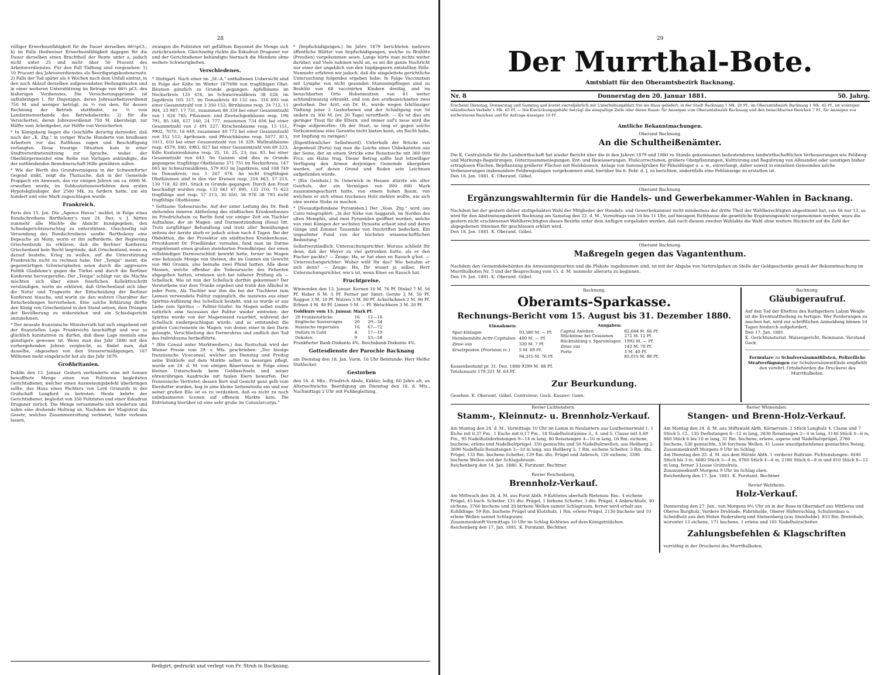28
völliger Erwerbsunfähigkeit für die Dauer derselben 66⅔pCt.; b) im Falle theilweiser Erwerbsunfähigkeit dagegen für die Dauer derselben einen Bruchtheil der Rente unter a, jedoch nicht unter 25 und nicht über 50 Procent des Arbeitsverdienstes. Für den Fall Tödtung sind vorgesehen: 1) 10 Procent des Jahresverdienstes als Beerdigungskostenersatz. 2) Falls der Tod später als 4 Wochen nach dem Unfall eintrat, in den nach Ablauf derselben aufgewendeten Heilungskosten und in einer weiteren Unterstützung im Betrage von 66⅔ pCt. des bisherigen Verdienstes. Die Versicherungsprämie ist aufzubringen 1. für Diejenigen, deren Jahresarbeitsverdienst 750 M. und weniger beträgt, zu ⅔ von dem, für dessen Rechnung der Betrieb stattfindet, zu ⅓ vom Landarmenverbande des Betriebsbezirks; 2) für die Versicherten, deren Jahresverdienst 750 M. übersteigt, zur Hälfte vom Arbeitgeber, zur Hälfte von Versicherten.
* In Königsberg liegen die Geschäfte derartig darnieder, daß nach der „K. Ztg.“ in voriger Woche Hunderte von brodlosen Arbeitern vor das Rathhaus zogen und Beschäftigung verlangten. Diese traurige Situation kam in einer Stadtverordnetensitzung zur Sprache, wobei der Oberbürgermeister eine Reihe von Vorlagen ankündigte, die der nothleidenden Bewohnerschaft Hilfe gewähren sollen.
* Wie der Werth des Grundvermögens in der Schweinfurter Gegend sinkt, zeigt die Thatsache, daß in der Gemeinde Prappach ein Anwesen, das vor einigen Jahren um ca. 6000 M. erworben wurde, im Subhastationsverfahren dem ersten Hypotekgläubiger, der 2500 Mk. zu fordern hatte, um ein hundert und eine Mark zugeschlagen wurde.
Frankreich.
Paris den 15. Jan. Die „Agence Havas“ meldet, in Folge eines Rundschreibens Barthelemy's vom 24. Dez. v. J. hätten nunmehr alle Mächte die Absicht kundgegeben, den Schiedsgerichtsvorschlag zu unterstützen. Gleichzeitig mit Versendung des Rundschreibens sandte Barthelemy eine Depesche an Mony, worin er ihn aufforderte, der Regierung Griechenlands zu erklären, daß die Berliner Konferenz Griechenland kein Recht begründe, daß Griechenland, wenn es darauf bestehe, Krieg zu wollen, auf die Unterstützung Frankreichs nicht zu rechnen habe. Der „Temps“ meint, die gegenwärtigen Schwierigkeiten seien durch die aggressive Politik Gladstone's gegen die Türkei und durch die Berliner Konferenz hervorgerufen. Der „Temps“ schlägt vor, die Mächte möchten sich über einen feierlichen Kollektivschritt verständigen, worin sie erklären, daß Griechenland sich über die Natur und Tragweite der Entscheidung der Berliner Konferenz täusche, und worin sie den wahren Charakter der Entscheidungen hervorheben. Eine solche Erklärung dürfte den König von Griechenland in den Stand setzen, dem Drängen der Bevölkerung zu widerstehen und ein Schiedsgericht anzunehmen.
* Der neueste französische Ministerrath hat sich eingehend mit der finanziellen Lage Frankreichs beschäftigt und war so glücklich konstatiren zu dürfen, daß diese Lage niemals eine günstigere gewesen ist. Wenn man das Jahr 1880 mit den vorhergehenden Jahren vergleicht, so findet man, daß dasselbe, abgesehen von den Steuerermäßigungen, 107 Millionen mehr eingebracht hat als das Jahr 1879.
Großbritanien.
Dublin den 13. Januar. Gestern verhinderte eine mit Sensen bewaffnete Menge einen von Polizisten begleiteten Gerichtsdiener, welcher einen Ausweisungsbefehl überbringen sollte, das Haus eines Pächters von Lord Granards in der Grafschaft Longford zu betreten. Heute kehrte der Gerichtsdiener, begleitet von 350 Polizisten und einer Eskadron Dragoner zurück. Die Menge versammelte sich wiederum und nahm eine drohende Haltung an. Nachdem der Magistrat das Gesetz, welches Zusammenrottung verbietet, hatte verlesen lassen,
zwangen die Polizisten mit gefälltem Bayonnet die Menge sich zurückzuziehen. Gleichzeitig rückte die Eskadron Dragoner vor und der Gerichtsdiener behändigte hiernach die Mandate ohne weitere Schwierigkeiten.
Verschiedenes.
* Stuttgart. Nach einer im „St.-A.“ enthaltenen Uebersicht sind in Folge der Kälte im Winter 1879/80 von tragfähigen Obst-Bäumen gänzlich zu Grunde gegangen: Apfelbäume im Neckarkreis 125 416, im Schwarzwaldkreis 38 028, im Jagstkreis 105 317, im Donaukreis 48 132 zus. 316 893 von einer Gesammtzahl von 3 350 152; Birnbäume resp. 24 712, 11 904, 33 987, 17 731, zusammen 88 334 bei einer Gesammtzahl von 1 626 785; Pflaumen- und Zwetschgenbäume resp. 196 791, 85 548, 427 540, 24 777, zusammen 734 656 bei einer Gesammtzahl von 2 491 227; Kirschenbäume resp. 15 151, 9902, 7070, 16 649, zusammen 48 772 bei einer Gesammtzahl von 352 512; Aprikosen- und Pfirsichbäume resp. 5077, 813, 1011, 610 bei einer Gesammtzahl von 16 329; Wallnußbäume resp. 4579, 840, 4983, 827 bei einer Gesammtzahl von 69 223; Edle Kastanienbäume resp. 25, 10, 25, 23; zus. 83, bei einer Gesammtzahl von 643. Im Ganzen sind dies zu Grunde gegangene tragfähige Obstbäume 371 751 im Neckarkreis, 147 045 im Schwarzwaldkreis, 579 933 im Jagstkreis, und 108 749 im Donaukreis, zus. 1 207 478. An nicht tragfähigen Obstbäumen sind in den vier Kreisen resp. 216 463, 57 215, 130 718, 82 091, Stück zu Grunde gegangen. Durch den Frost beschädigt wurden resp. 133 661 67 895, 133 210, 71 622 tragfähige und resp. 57 213, 30 050, 58 976 38 793 nicht tragfähige Obstbäume.
* Seltsame Todesursache. Auf der unter Leitung des Dr. Rieß stehenden inneren Abtheilung des städtischen Krankenhauses im Friedrichshain zu Berlin fand vor einiger Zeit ein Tischler Aufnahme, der an Magen- und Darmentzündung (Ileus) litt. Trotz sorgfältiger Behandlung und trotz aller Bemühungen seitens der Aerzte starb er jedoch schon nach 8 Tagen. Bei der Obduktion, die der Prosektor am städtischen Krankenhause, Privatdozent Dr. Friedländer, vornahm, fand man im Darme eingeklemmt einen großen steinharten Fremdkörper, der einen vollständigen Darmverschluß bewirkt hatte, ferner im Magen eine kolossale Menge von Steinen, die im Ganzen ein Gewicht von 960 Gramm, also beinahe zwei Pfund hatten. Alle diese Massen, welche offenbar die Todesursache des Patienten abgegeben hatten, erwiesen sich bei näherer Prüfung als — Schellack. Wie ist nun der Schellack dorthin gekommen? Der Verstorbene war dem Trunke ergeben und trank den Alkohol in jeder Form. Als Tischler war ihm die bei der Tischlerei zum Leimen verwendete Politur zugänglich, die meistens aus einer Spiritus-Auflösung des Schellack besteht, und so wurde er aus Liebe zum Spiritus — Politur-Säufer. Im Magen selbst mußte natürlich eine Secession der Politur wieder eintreten: der Spiritus wurde von der Magenwand resorbirt, während der Schellack niedergeschlagen wurde, und so entstanden die großen Concremente im Magen, von denen einer in den Darm gelangte, Verschließung des Darmrohres und endlich den Tod des Individuums herbeiführte.
* (Ein Consul unter Marktweibern.) Aus Rustschuk wird der Wiener Presse vom 29. v. Mts. geschrieben: „Der hiesige französische Viceconsul, welcher am Dienstag und Freitag seine Einkäufe auf dem Markte selbst zu besorgen pflegt, wurde am 24. d. M. von einigen Bäuerinnen in Folge eines kleinen Unterschieds beim Geldwechseln und seiner ehrenrührigen Ausdrücke mit faulen Eiern beworfen. Der französische Vertreter, dessen Bart und Gesicht ganz gelb vom Eierdotter wurden, bog in eine kleine Seitenstraße ein und nur seiner großen Eile ist es zu verdanken, daß es nicht zu noch unliebsameren Scenen auf offenem Markte kam. Die Entrüstung hierüber ist eine sehr große im Consularcorps.“
* (Impfschädigungen.) Im Jahre 1879 berichteten mehrere öffentliche Blätter von Impfschädigungen, welche zu Brahlitz (Preußen) vorgekommen seien. Lange hörte man nichts weiter darüber, und Viele nahmen wohl an, es sei die ganze Nachricht nur einer der angeblich von den Impfgegnern entstellten Fälle. Nunmehr erfahren wir jedoch, daß die eingeleitete gerichtliche Untersuchung folgendes ergeben habe: In Folge Vaccination mit Lymphe von nicht gesunden Stammimpflingen sind zu Brahlitz von 68 vaccinirten Kindern dreißig, und im benachbarten Orte Hohenmutzen von 61 weiter achtundzwanzig erkrankt, und von den erstbezeichneten zwei gestorben. Der Arzt, ein Dr. H., wurde wegen fahrlässiger Tödtung jener 2 Gestorbenen und der Schädigung von 56 andern zu 300 M. (ev. 20 Tage) verurtheilt. — Es ist dies ein geringer Trost für die Eltern, und immer auf's neue wird die Frage aufgeworfen: Ob der Staat, so lang er gegen solche Vorkommnisse eine Garantie nicht bieten kann, ein Recht habe, zur Impfung zu zwingen?
(Eigenthümlicher Selbstmord). Unterhalb der Brücke von Argenteuil (Paris) zog man die Leiche eines Unbekannten aus der Seine, der an einem Stricke eine Reisetasche mit 360 000 Frcs. am Halse trug. Dieser Betrag sollte laut letzwilliger Verfügung den Armen derjenigen Gemeinde übergeben werden, auf deren Grund und Boden sein Leichnam aufgefunden würde.
* (Ein Geizhals.) In Osterwick in Hessen stürzte ein alter Geizhals, der ein Vermögen von 800 000 Mark zusammengescharrt hatte, von einem hohen Baum, von welchem er sich etwas trockenes Holz stehlen wollte, um sich eine warme Stube zu machen.
* [Neuaufgefundene Pyramiden.] Der „Voss. Ztg.“ wird aus Cairo telegraphirt: „In der Nähe von Saggarah, im Norden des alten Memphis, sind zwei Pyramiden geöffnet worden, welche von zwei Königen der sechsten Dynastie erbaut sind und deren Gänge und Zimmer Tausende von Inschriften bedecken. Ein ungeahnter Fund von der höchsten wissenschaftlichen Bedeutung.“
Selbstverständlich. Untersuchungsrichter: Woraus schließt Ihr denn, daß der Meyer zu viel getrunken hatte, als er den Fischer packte? — Zeuge: Ha, er hat eben en Rausch g'hat. — Untersuchungsrichter: Woher wißt Ihr das? Wie benahm er sich denn? — Zeuge: Ha, Ihr wisset ja selber, Herr Untersuchungsrichter, wie's ist, wenn Einer en Rausch hat.
Fruchtpreise.
Winnenden den 13. Januar. Kernen 10 M. 76 Pf. Dinkel 7 M. 56 Pf. Haber 6 M. 5 Pf. Ferner per Simri: Gerste 2 M. 50 Pf. Roggen 3 M. 10 Pf. Waizen 3 M. 80 Pf. Ackerbohnen 2 M. 90 Pf. Erbsen 4 M. 40 Pf. Linsen 5 M. — Pf. Welschkorn 3 M. 20 Pf.
| Goldkurs vom 15. Januar. | Mark | Pf. |
| --- | --- | --- |
| 20 Frankenstücke | 16 | 12—16 |
| Englische Souvereigns | 20 | 29—34 |
| Russische Imperiales | 16 | 67—72 |
| Dollars in Gold | 4 | 17—19 |
| Dukaten | 9 | 53—58 |
Frankfurter Bank-Diskonto 4%. Reichsbank-Diskonto 4%.
Gottesdienste der Parochie Backnang
am Dienstag den 18. Jan. Vorm. 10 Uhr Betstunde: Herr Helfer Stahlecker.
Gestorben
den 16. d. Mts.: Friedrich Abele, Kübler, ledig, 80 Jahre alt, an Altersschwäche. Beerdigung am Dienstag den 18. d. Mts., Nachmittags 2 Uhr mit Fußbegleitung.
Redigirt, gedruckt und verlegt von Fr. Stroh in Backnang.
29
Der Murrthal-Bote.
Amtsblatt für den Oberamtsbezirk Backnang.
Nr. 8 Donnerstag den 20. Januar 1881. 50. Jahrg.
Erscheint Dienstag, Donnerstag und Samstag und kostet vierteljährlich mit Unterhaltungsblatt frei ins Haus geliefert: in der Stadt Backnang 1 Mk. 20 Pf., im Oberamtsbezirk Backnang 1 Mk. 45 Pf., im sonstigen inländischen Verkehr 1 Mk. 65 Pf. — Die Einrückungsgebühr beträgt die einspaltige Zeile oder deren Raum: für Anzeigen vom Oberamtsbezirk Backnang und den benachbarten Bezirken 7 Pf., für Anzeigen von entfernteren Bezirken und für Anfrage-Anzeigen 10 Pf.
Amtliche Bekanntmachungen.
Oberamt Backnang.
An die Schultheißenämter.
Die K. Centralstelle für die Landwirthschaft hat wieder Bericht über die in den Jahren 1879 und 1880 zu Stande gekommenen bedeutenderen landwirthschaftlichen Verbesserungen wie Feldweg- und Markungs-Regulirungen, Güterzusammenlegungen, Ent- und Bewässerungen, Flußcorrectionen, größere Obstpflanzungen, Kultivirung und Regulirung von Allmanden oder sonstigen bisher ertraglosen Flächen, Bepflanzung größerer Flächen mit Holzbäumen, Anlage von Sammelgruben für Fäkaldünger u. s. w., einverlangt, daher soweit in einzelnen Gemeinden solche Verbesserungen insbesondere Feldweganlagen vorgekommen sind, hierüber bis 6. Febr. d. J. zu berichten, andernfalls eine Fehlanzeige zu erstatten ist.
Den 18. Jan. 1881. K. Oberamt. Göbel.
Oberamt Backnang.
Ergänzungswahltermin für die Handels- und Gewerbekammer-Wahlen in Backnang.
Nachdem bei der gestern dahier stattgehabten Wahl der Mitglieder der Handels- und Gewerbekammer nicht mindestens der dritte Theil der Wahlberechtigten abgestimmt hat, von 46 nur 13, so wird für den Abstimmungsbezirk Backnang am Samstag den 22. d. M., Vormittags von 10 bis 11 Uhr, auf hiesigem Rathhause die gesetzliche Ergänzungswahl vorgenommen werden, wozu die gestern nicht erschienenen Wahlberechtigten dieses Bezirks unter dem Anfügen vorgeladen werden, daß nach diesem zweiten Wahlakte die Wahl ohne weitere Rücksicht auf die Zahl der abgegebenen Stimmen für geschlossen erklärt wird.
Den 18. Jan. 1881. K. Oberamt. Göbel.
Oberamt Backnang.
Maßregeln gegen das Vagantenthum.
Nachdem den Gemeindebehörden die Anweisungsmarken und die Plakate zugekommen sind, ist mit der Abgabe von Naturalgaben an Stelle der Geldgeschenke gemäß der Bekanntmachung im Murrthalboten Nr. 5 und der Besprechung vom 15. d. M. nunmehr allerorts zu beginnen.
Den 19. Jan. 1881. K. Oberamt. Göbel.
Backnang.
Oberamts-Sparkasse.
Rechnungs-Bericht vom 15. August bis 31. Dezember 1880.
| Einnahmen: | |
| --- | --- |
| Spar-Einlagen | 93,580 M. — Pf. |
| Heimbezahlte Activ-Capitalien | 400 M. — Pf. |
| Zinse aus | 330 M. 7 Pf. |
| Ersatzposten (Provision rc.) | 5 M. 69 Pf. |
| | 94,315 M. 76 Pf. |
| Ausgaben: | |
| --- | --- |
| Capital Anlehen | 82,604 M. 66 Pf. |
| Stückzinse bei Cessionen | 272 M. 12 Pf. |
| Rückzahlung v. Spareinlagen | 1992 M. — Pf. |
| Zinse aus | 143 M. 70 Pf. |
| Porto | 3 M. 40 Pf. |
| | 85,015 M. 88 Pf. |
Kassenbestand pr. 31. Dez. 1880 9299 M. 88 Pf.
Totalumsatz 179,331 M. 64 Pf.
Zur Beurkundung.
Gesehen. K. Oberamt. Göbel. Controleur: Gock. Kassier: Gann.
Backnang.
Gläubigeraufruf.
Auf den Tod der Ehefrau des Rothgerbers Laban Weigle ist die Eventualtheilung zu fertigen. Wer Forderungen zu machen hat, wird zur schriftlichen Anmeldung binnen 10 Tagen hiedurch aufgefordert,
Den 17. Jan. 1881.
K. Gerichtsnotariat. Waisengericht. Reinmann. Vorstand Gock.
Formulare zu Schulversäumnißlisten, Polizeiliche Strafverfügungen zur Schulversäumnißliste empfiehlt den verehrl. Ortsbehörden die Druckerei des Murrthalboten.
Revier Lichtenstern.
Stamm-, Kleinnutz- u. Brennholz-Verkauf.
Am Montag den 24. d. M., Vormittags 10 Uhr im Lamm in Neulautern aus Lustheimerwald 1: 1 Eiche mit 0,37 Fm., 1 Esche mit 0,17 Fm., 18 Nadelholzstämme 3., 4. und 5. Classe mit 4,69 Fm., 95 Nadelholzderbstangen 9—14 m lang, 80 Reisstangen 4—10 m lang, 16 Rm. eichene, buchene, erlene und Nadelholzprügel, 350 gemischte und 50 Nadelholzwellen, aus Heßberg 2: 3690 Nadelholz-Reisstangen 3—10 m lang; aus Heßberg 5: 1 Rm. eichene Scheiter, 3 Rm. dto. Prügel, 133 Rm. buchene Scheiter, 129 Rm. dto. Prügel und Anbruch, 120 eichene, 3390 buchene Wellen und der Schlagabraum.
Reichenberg den 14. Jan. 1880. K. Forstamt. Bechtner.
Revier Reichenberg.
Brennholz-Verkauf.
Am Mittwoch den 26. d. M. aus Forst Abth. 9 Kohlwies oberhalb Rietenau: Rm.: 4 eichene Prügel, 45 buch. Scheiter, 131 dto. Prügel, 1 birkene Scheiter, 3 dto. Prügel, 4 Anbruchholz, 40 eichene, 3760 buchene und 20 birkene Wellen sammt Schlagraum; ferner wird erholt aus Kohlklinge: 59 Rm. buchene Prügel und Klotzholz, 1 Rm. erlene Prügel, 2130 buchene und 10 erlene Wellen sammt Schlagraum.
Zusammenkunft Vormittags 10 Uhr im Schlag Kohlwies auf dem Königsträßchen.
Reichenberg den 17. Jan. 1881. K. Forstamt. Bechtner.
Revier Winnenden.
Stangen- und Brenn-Holz-Verkauf.
Am Montag den 24. d. M. aus Stiftswald Abth. Körnerrain: 2 Stück Langholz 4. Classe und 7 Stück 5. Cl., 135 Derbstangen 8—12 m lang, 2630 Reisstangen 2—4 m lang, 1140 Stück 4—6 m, 860 Stück 6 bis 10 m lang, 31 Rm. buchene, erlene, aspene und Nadelholzprügel, 2760 buchene, 530 gemischte, 530 forchene Wellen, 41 Loose unaufgebundenes gemischtes Reisig. Zusammenkunft Morgens 9 Uhr im Schlag.
Am Dienstag den 25. d. M. aus dem Hörnle Abth. 1 vorderer Ruitrain: Fichtenstangen: 4440 Stück bis 3 m, 4680 Stück 3—4 m, 4760 Stück 4—6 m, 2180 Stück 6—8 m und 810 Stück 8—12 m lang, ferner 3 Loose Grötzelreis.
Zusammenkunft Morgens 9 Uhr im Schlag oben.
Reichenberg den 17. Jan. 1881. K. Forstamt. Bechtner.
Revier Welzheim.
Holz-Verkauf.
Donnerstag den 27. Jan., von Morgens 9½ Uhr an in der Rose in Oberndorf aus Mittleres und Oberes Burgholz, Vordere Dreblade, Fahrnhalde, Oberer Häfnerschlag, Schulzenbau u. Scheidholz aus den Huten Rudersberg und Steinenberg (aus Steinhalde): 853 Rm. Brennholz, worunter 13 eichene, 171 buchene, 1 erlene und 181 Nadelholzscheiter.
Zahlungsbefehlen & Klagschriften
vorräthig in der Druckerei des Murrthalboten.